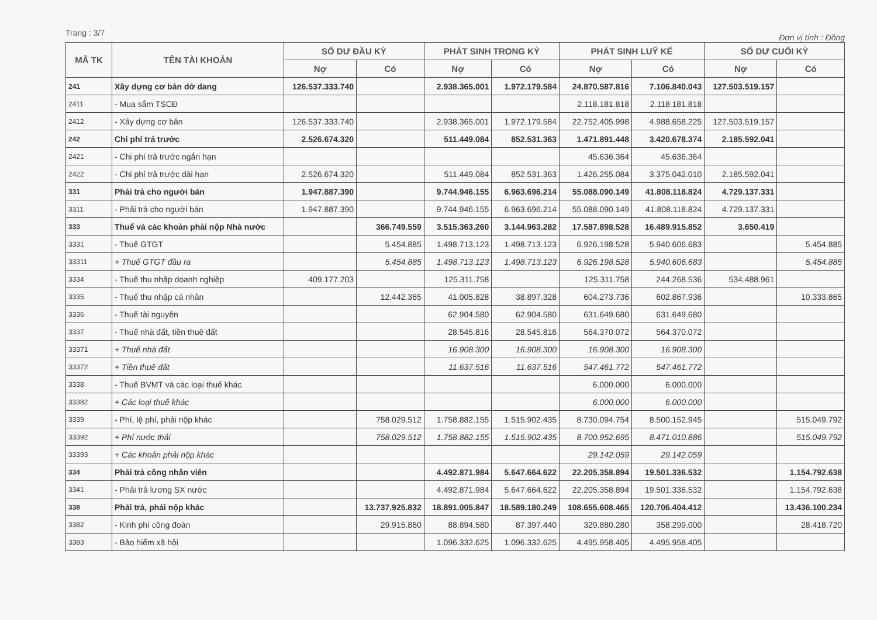Trang : 3/7 Đơn vị tính : Đồng
| MÃ TK | TÊN TÀI KHOẢN | SỐ DƯ ĐẦU KỲ | | PHÁT SINH TRONG KỲ | | PHÁT SINH LUỸ KẾ | | SỐ DƯ CUỐI KỲ | |
| --- | --- | --- | --- | --- | --- | --- | --- | --- | --- |
| | | Nợ | Có | Nợ | Có | Nợ | Có | Nợ | Có |
| 241 | Xây dựng cơ bản dở dang | 126.537.333.740 | | 2.938.365.001 | 1.972.179.584 | 24.870.587.816 | 7.106.840.043 | 127.503.519.157 | |
| 2411 | - Mua sắm TSCĐ | | | | | 2.118.181.818 | 2.118.181.818 | | |
| 2412 | - Xây dựng cơ bản | 126.537.333.740 | | 2.938.365.001 | 1.972.179.584 | 22.752.405.998 | 4.988.658.225 | 127.503.519.157 | |
| 242 | Chi phí trả trước | 2.526.674.320 | | 511.449.084 | 852.531.363 | 1.471.891.448 | 3.420.678.374 | 2.185.592.041 | |
| 2421 | - Chi phí trả trước ngắn hạn | | | | | 45.636.364 | 45.636.364 | | |
| 2422 | - Chi phí trả trước dài hạn | 2.526.674.320 | | 511.449.084 | 852.531.363 | 1.426.255.084 | 3.375.042.010 | 2.185.592.041 | |
| 331 | Phải trả cho người bán | 1.947.887.390 | | 9.744.946.155 | 6.963.696.214 | 55.088.090.149 | 41.808.118.824 | 4.729.137.331 | |
| 3311 | - Phải trả cho người bán | 1.947.887.390 | | 9.744.946.155 | 6.963.696.214 | 55.088.090.149 | 41.808.118.824 | 4.729.137.331 | |
| 333 | Thuế và các khoản phải nộp Nhà nước | | 366.749.559 | 3.515.363.260 | 3.144.963.282 | 17.587.898.528 | 16.489.915.852 | 3.650.419 | |
| 3331 | - Thuế GTGT | | 5.454.885 | 1.498.713.123 | 1.498.713.123 | 6.926.198.528 | 5.940.606.683 | | 5.454.885 |
| 33311 | + Thuế GTGT đầu ra | | 5.454.885 | 1.498.713.123 | 1.498.713.123 | 6.926.198.528 | 5.940.606.683 | | 5.454.885 |
| 3334 | - Thuế thu nhập doanh nghiệp | 409.177.203 | | 125.311.758 | | 125.311.758 | 244.268.536 | 534.488.961 | |
| 3335 | - Thuế thu nhập cá nhân | | 12.442.365 | 41.005.828 | 38.897.328 | 604.273.736 | 602.867.936 | | 10.333.865 |
| 3336 | - Thuế tài nguyên | | | 62.904.580 | 62.904.580 | 631.649.680 | 631.649.680 | | |
| 3337 | - Thuế nhà đất, tiền thuê đất | | | 28.545.816 | 28.545.816 | 564.370.072 | 564.370.072 | | |
| 33371 | + Thuế nhà đất | | | 16.908.300 | 16.908.300 | 16.908.300 | 16.908.300 | | |
| 33372 | + Tiền thuê đất | | | 11.637.516 | 11.637.516 | 547.461.772 | 547.461.772 | | |
| 3338 | - Thuế BVMT và các loại thuế khác | | | | | 6.000.000 | 6.000.000 | | |
| 33382 | + Các loại thuế khác | | | | | 6.000.000 | 6.000.000 | | |
| 3339 | - Phí, lệ phí, phải nộp khác | | 758.029.512 | 1.758.882.155 | 1.515.902.435 | 8.730.094.754 | 8.500.152.945 | | 515.049.792 |
| 33392 | + Phí nước thải | | 758.029.512 | 1.758.882.155 | 1.515.902.435 | 8.700.952.695 | 8.471.010.886 | | 515.049.792 |
| 33393 | + Các khoản phải nộp khác | | | | | 29.142.059 | 29.142.059 | | |
| 334 | Phải trả công nhân viên | | | 4.492.871.984 | 5.647.664.622 | 22.205.358.894 | 19.501.336.532 | | 1.154.792.638 |
| 3341 | - Phải trả lương SX nước | | | 4.492.871.984 | 5.647.664.622 | 22.205.358.894 | 19.501.336.532 | | 1.154.792.638 |
| 338 | Phải trả, phải nộp khác | | 13.737.925.832 | 18.891.005.847 | 18.589.180.249 | 108.655.608.465 | 120.706.404.412 | | 13.436.100.234 |
| 3382 | - Kinh phí công đoàn | | 29.915.860 | 88.894.580 | 87.397.440 | 329.880.280 | 358.299.000 | | 28.418.720 |
| 3383 | - Bảo hiểm xã hội | | | 1.096.332.625 | 1.096.332.625 | 4.495.958.405 | 4.495.958.405 | | |